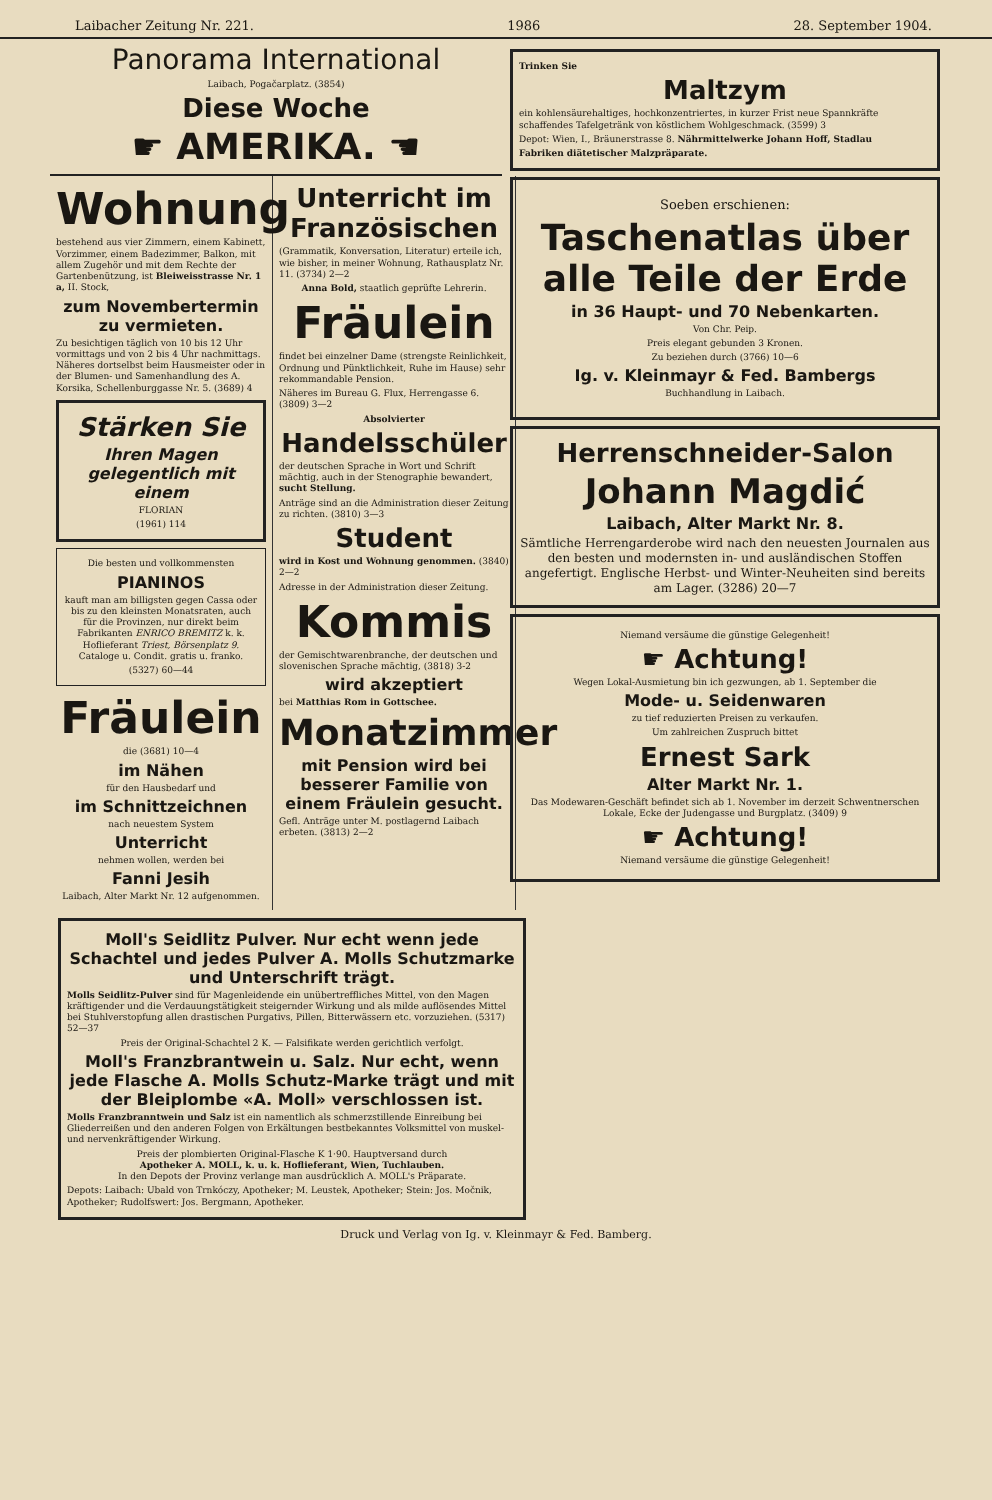Laibacher Zeitung Nr. 221. 1986 28. September 1904.
Panorama International
Laibach, Pogačarplatz. (3854)
Diese Woche
☛ AMERIKA. ☚
Wohnung
bestehend aus vier Zimmern, einem Kabinett, Vorzimmer, einem Badezimmer, Balkon, mit allem Zugehör und mit dem Rechte der Gartenbenützung, ist Bleiweisstrasse Nr. 1 a, II. Stock,
zum Novembertermin zu vermieten.
Zu besichtigen täglich von 10 bis 12 Uhr vormittags und von 2 bis 4 Uhr nachmittags. Näheres dortselbst beim Hausmeister oder in der Blumen- und Samenhandlung des A. Korsika, Schellenburggasse Nr. 5. (3689) 4
Stärken Sie
Ihren Magen gelegentlich mit einem
FLORIAN
(1961) 114
Die besten und vollkommensten
PIANINOS
kauft man am billigsten gegen Cassa oder bis zu den kleinsten Monatsraten, auch für die Provinzen, nur direkt beim Fabrikanten ENRICO BREMITZ k. k. Hoflieferant Triest, Börsenplatz 9. Cataloge u. Condit. gratis u. franko.
(5327) 60—44
Fräulein
die (3681) 10—4
im Nähen
für den Hausbedarf und
im Schnittzeichnen
nach neuestem System
Unterricht
nehmen wollen, werden bei
Fanni Jesih
Laibach, Alter Markt Nr. 12 aufgenommen.
Unterricht im Französischen
(Grammatik, Konversation, Literatur) erteile ich, wie bisher, in meiner Wohnung, Rathausplatz Nr. 11. (3734) 2—2
Anna Bold, staatlich geprüfte Lehrerin.
Fräulein
findet bei einzelner Dame (strengste Reinlichkeit, Ordnung und Pünktlichkeit, Ruhe im Hause) sehr rekommandable Pension.
Näheres im Bureau G. Flux, Herrengasse 6. (3809) 3—2
Absolvierter
Handelsschüler
der deutschen Sprache in Wort und Schrift mächtig, auch in der Stenographie bewandert, sucht Stellung.
Anträge sind an die Administration dieser Zeitung zu richten. (3810) 3—3
Student
wird in Kost und Wohnung genommen. (3840) 2—2
Adresse in der Administration dieser Zeitung.
Kommis
der Gemischtwarenbranche, der deutschen und slovenischen Sprache mächtig, (3818) 3-2
wird akzeptiert
bei Matthias Rom in Gottschee.
Monatzimmer
mit Pension wird bei besserer Familie von einem Fräulein gesucht.
Gefl. Anträge unter M. postlagernd Laibach erbeten. (3813) 2—2
Trinken Sie
Maltzym
ein kohlensäurehaltiges, hochkonzentriertes, in kurzer Frist neue Spannkräfte schaffendes Tafelgetränk von köstlichem Wohlgeschmack. (3599) 3
Depot: Wien, I., Bräunerstrasse 8. Nährmittelwerke Johann Hoff, Stadlau
Fabriken diätetischer Malzpräparate.
Soeben erschienen:
Taschenatlas über alle Teile der Erde
in 36 Haupt- und 70 Nebenkarten.
Von Chr. Peip.
Preis elegant gebunden 3 Kronen.
Zu beziehen durch (3766) 10—6
Ig. v. Kleinmayr & Fed. Bambergs
Buchhandlung in Laibach.
Herrenschneider-Salon
Johann Magdić
Laibach, Alter Markt Nr. 8.
Sämtliche Herrengarderobe wird nach den neuesten Journalen aus den besten und modernsten in- und ausländischen Stoffen angefertigt. Englische Herbst- und Winter-Neuheiten sind bereits am Lager. (3286) 20—7
Niemand versäume die günstige Gelegenheit!
☛ Achtung!
Wegen Lokal-Ausmietung bin ich gezwungen, ab 1. September die
Mode- u. Seidenwaren
zu tief reduzierten Preisen zu verkaufen.
Um zahlreichen Zuspruch bittet
Ernest Sark
Alter Markt Nr. 1.
Das Modewaren-Geschäft befindet sich ab 1. November im derzeit Schwentnerschen Lokale, Ecke der Judengasse und Burgplatz. (3409) 9
☛ Achtung!
Niemand versäume die günstige Gelegenheit!
Moll's Seidlitz Pulver. Nur echt wenn jede Schachtel und jedes Pulver A. Molls Schutzmarke und Unterschrift trägt.
Molls Seidlitz-Pulver sind für Magenleidende ein unübertreffliches Mittel, von den Magen kräftigender und die Verdauungstätigkeit steigernder Wirkung und als milde auflösendes Mittel bei Stuhlverstopfung allen drastischen Purgativs, Pillen, Bitterwässern etc. vorzuziehen. (5317) 52—37
Preis der Original-Schachtel 2 K. — Falsifikate werden gerichtlich verfolgt.
Moll's Franzbrantwein u. Salz. Nur echt, wenn jede Flasche A. Molls Schutz-Marke trägt und mit der Bleiplombe «A. Moll» verschlossen ist.
Molls Franzbranntwein und Salz ist ein namentlich als schmerzstillende Einreibung bei Gliederreißen und den anderen Folgen von Erkältungen bestbekanntes Volksmittel von muskel- und nervenkräftigender Wirkung.
Preis der plombierten Original-Flasche K 1·90. Hauptversand durch
Apotheker A. MOLL, k. u. k. Hoflieferant, Wien, Tuchlauben.
In den Depots der Provinz verlange man ausdrücklich A. MOLL's Präparate.
Depots: Laibach: Ubald von Trnkóczy, Apotheker; M. Leustek, Apotheker; Stein: Jos. Močnik, Apotheker; Rudolfswert: Jos. Bergmann, Apotheker.
Druck und Verlag von Ig. v. Kleinmayr & Fed. Bamberg.